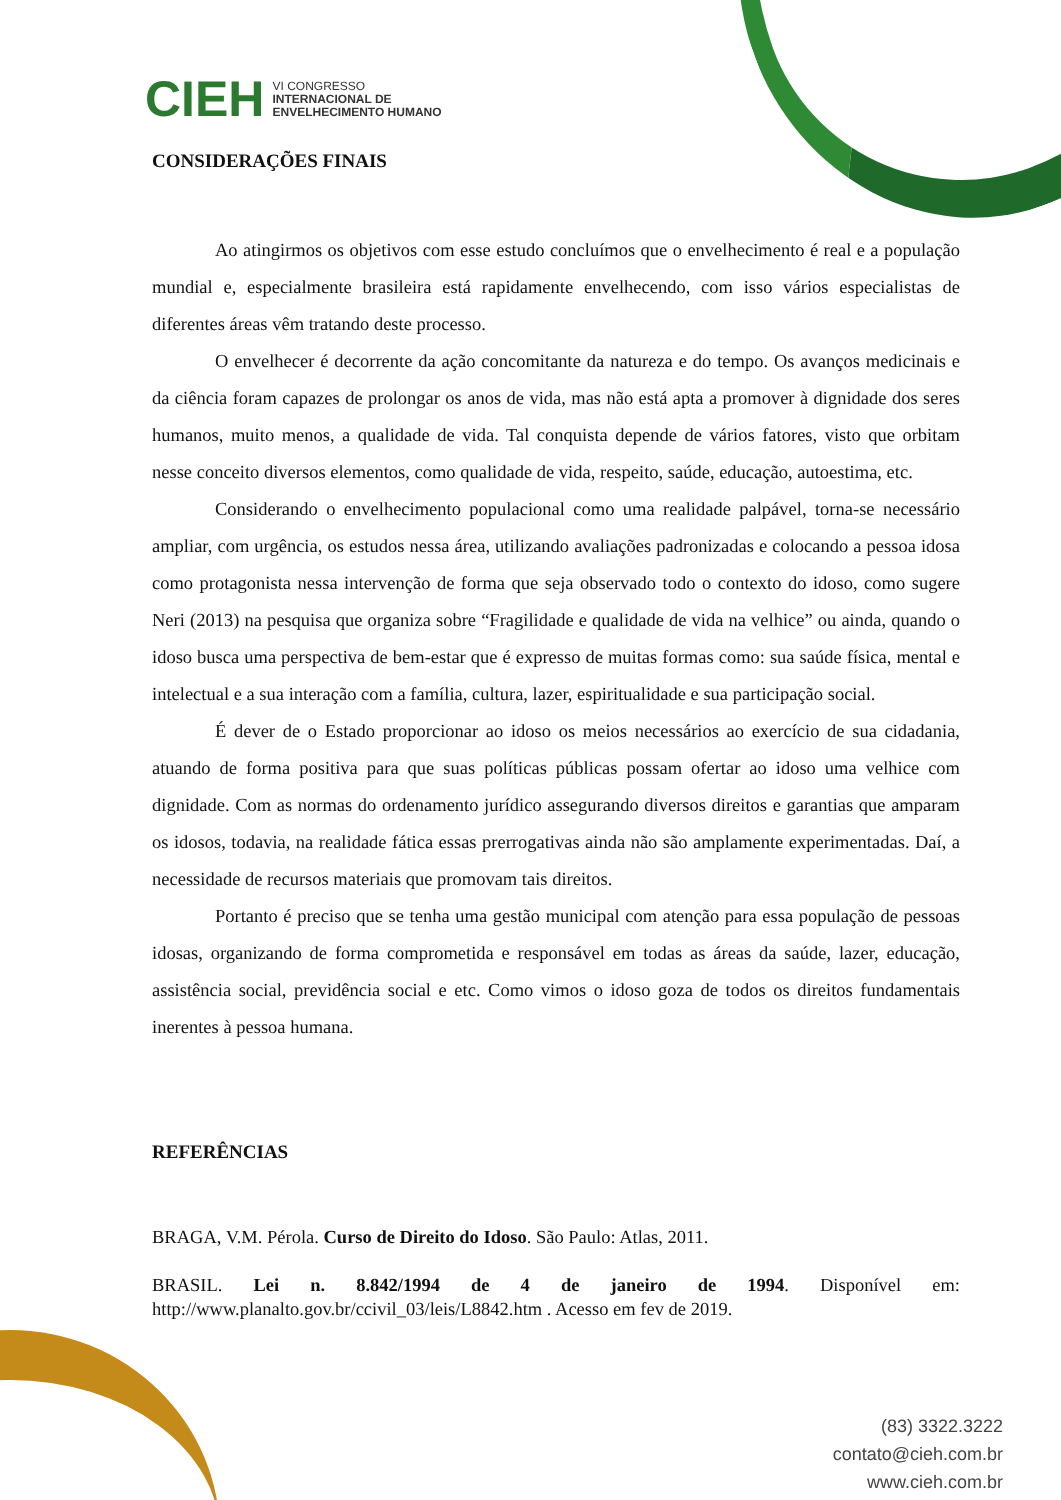CIEH VI CONGRESSO
INTERNACIONAL DE
ENVELHECIMENTO HUMANO
CONSIDERAÇÕES FINAIS
Ao atingirmos os objetivos com esse estudo concluímos que o envelhecimento é real e a população mundial e, especialmente brasileira está rapidamente envelhecendo, com isso vários especialistas de diferentes áreas vêm tratando deste processo.
O envelhecer é decorrente da ação concomitante da natureza e do tempo. Os avanços medicinais e da ciência foram capazes de prolongar os anos de vida, mas não está apta a promover à dignidade dos seres humanos, muito menos, a qualidade de vida. Tal conquista depende de vários fatores, visto que orbitam nesse conceito diversos elementos, como qualidade de vida, respeito, saúde, educação, autoestima, etc.
Considerando o envelhecimento populacional como uma realidade palpável, torna-se necessário ampliar, com urgência, os estudos nessa área, utilizando avaliações padronizadas e colocando a pessoa idosa como protagonista nessa intervenção de forma que seja observado todo o contexto do idoso, como sugere Neri (2013) na pesquisa que organiza sobre “Fragilidade e qualidade de vida na velhice” ou ainda, quando o idoso busca uma perspectiva de bem-estar que é expresso de muitas formas como: sua saúde física, mental e intelectual e a sua interação com a família, cultura, lazer, espiritualidade e sua participação social.
É dever de o Estado proporcionar ao idoso os meios necessários ao exercício de sua cidadania, atuando de forma positiva para que suas políticas públicas possam ofertar ao idoso uma velhice com dignidade. Com as normas do ordenamento jurídico assegurando diversos direitos e garantias que amparam os idosos, todavia, na realidade fática essas prerrogativas ainda não são amplamente experimentadas. Daí, a necessidade de recursos materiais que promovam tais direitos.
Portanto é preciso que se tenha uma gestão municipal com atenção para essa população de pessoas idosas, organizando de forma comprometida e responsável em todas as áreas da saúde, lazer, educação, assistência social, previdência social e etc. Como vimos o idoso goza de todos os direitos fundamentais inerentes à pessoa humana.
REFERÊNCIAS
BRAGA, V.M. Pérola. Curso de Direito do Idoso. São Paulo: Atlas, 2011.
BRASIL. Lei n. 8.842/1994 de 4 de janeiro de 1994. Disponível em: http://www.planalto.gov.br/ccivil_03/leis/L8842.htm . Acesso em fev de 2019.
(83) 3322.3222
contato@cieh.com.br
www.cieh.com.br